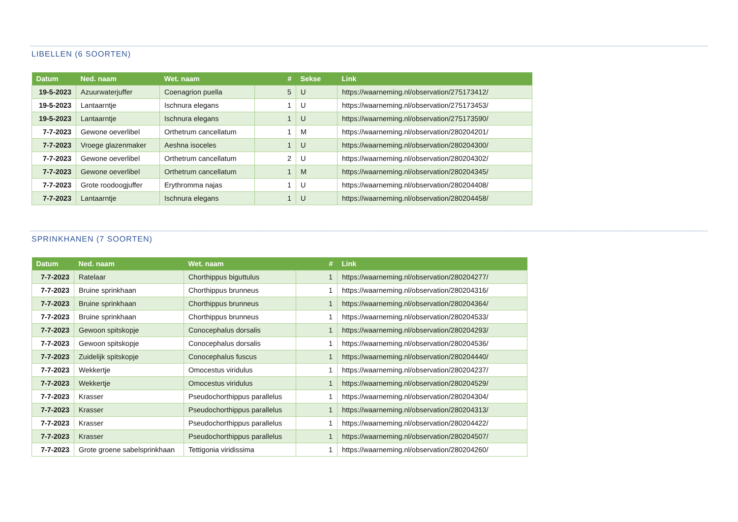LIBELLEN (6 SOORTEN)
| Datum | Ned. naam | Wet. naam | # | Sekse | Link |
| --- | --- | --- | --- | --- | --- |
| 19-5-2023 | Azuurwaterjuffer | Coenagrion puella | 5 | U | https://waarneming.nl/observation/275173412/ |
| 19-5-2023 | Lantaarntje | Ischnura elegans | 1 | U | https://waarneming.nl/observation/275173453/ |
| 19-5-2023 | Lantaarntje | Ischnura elegans | 1 | U | https://waarneming.nl/observation/275173590/ |
| 7-7-2023 | Gewone oeverlibel | Orthetrum cancellatum | 1 | M | https://waarneming.nl/observation/280204201/ |
| 7-7-2023 | Vroege glazenmaker | Aeshna isoceles | 1 | U | https://waarneming.nl/observation/280204300/ |
| 7-7-2023 | Gewone oeverlibel | Orthetrum cancellatum | 2 | U | https://waarneming.nl/observation/280204302/ |
| 7-7-2023 | Gewone oeverlibel | Orthetrum cancellatum | 1 | M | https://waarneming.nl/observation/280204345/ |
| 7-7-2023 | Grote roodoogjuffer | Erythromma najas | 1 | U | https://waarneming.nl/observation/280204408/ |
| 7-7-2023 | Lantaarntje | Ischnura elegans | 1 | U | https://waarneming.nl/observation/280204458/ |
SPRINKHANEN (7 SOORTEN)
| Datum | Ned. naam | Wet. naam | # | Link |
| --- | --- | --- | --- | --- |
| 7-7-2023 | Ratelaar | Chorthippus biguttulus | 1 | https://waarneming.nl/observation/280204277/ |
| 7-7-2023 | Bruine sprinkhaan | Chorthippus brunneus | 1 | https://waarneming.nl/observation/280204316/ |
| 7-7-2023 | Bruine sprinkhaan | Chorthippus brunneus | 1 | https://waarneming.nl/observation/280204364/ |
| 7-7-2023 | Bruine sprinkhaan | Chorthippus brunneus | 1 | https://waarneming.nl/observation/280204533/ |
| 7-7-2023 | Gewoon spitskopje | Conocephalus dorsalis | 1 | https://waarneming.nl/observation/280204293/ |
| 7-7-2023 | Gewoon spitskopje | Conocephalus dorsalis | 1 | https://waarneming.nl/observation/280204536/ |
| 7-7-2023 | Zuidelijk spitskopje | Conocephalus fuscus | 1 | https://waarneming.nl/observation/280204440/ |
| 7-7-2023 | Wekkertje | Omocestus viridulus | 1 | https://waarneming.nl/observation/280204237/ |
| 7-7-2023 | Wekkertje | Omocestus viridulus | 1 | https://waarneming.nl/observation/280204529/ |
| 7-7-2023 | Krasser | Pseudochorthippus parallelus | 1 | https://waarneming.nl/observation/280204304/ |
| 7-7-2023 | Krasser | Pseudochorthippus parallelus | 1 | https://waarneming.nl/observation/280204313/ |
| 7-7-2023 | Krasser | Pseudochorthippus parallelus | 1 | https://waarneming.nl/observation/280204422/ |
| 7-7-2023 | Krasser | Pseudochorthippus parallelus | 1 | https://waarneming.nl/observation/280204507/ |
| 7-7-2023 | Grote groene sabelsprinkhaan | Tettigonia viridissima | 1 | https://waarneming.nl/observation/280204260/ |